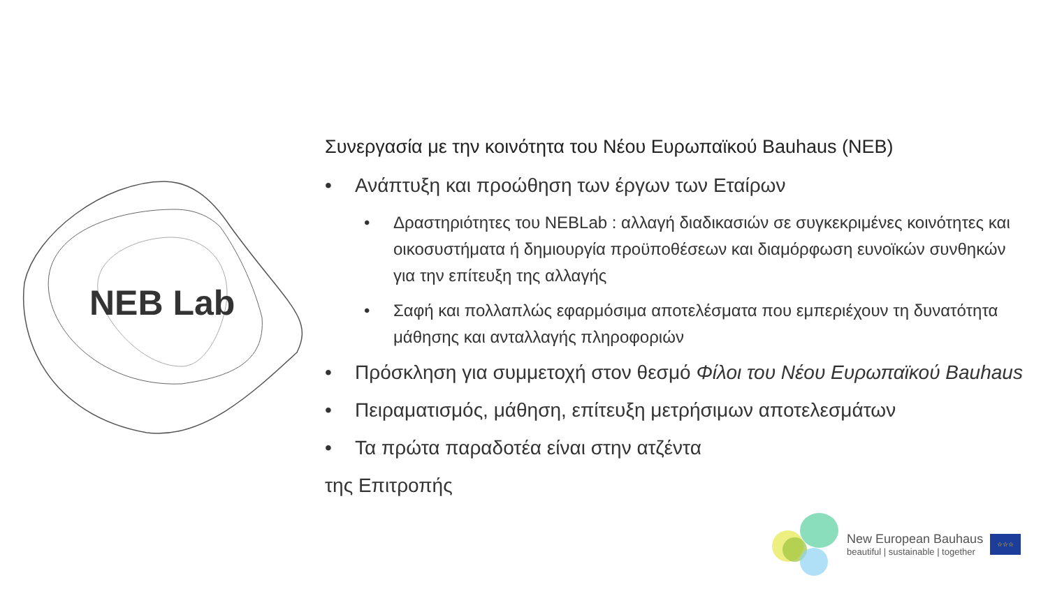NEB Lab
Συνεργασία με την κοινότητα του Νέου Ευρωπαϊκού Bauhaus (NEB)
• Ανάπτυξη και προώθηση των έργων των Εταίρων
• Δραστηριότητες του NEBLab : αλλαγή διαδικασιών σε συγκεκριμένες κοινότητες και οικοσυστήματα ή δημιουργία προϋποθέσεων και διαμόρφωση ευνοϊκών συνθηκών για την επίτευξη της αλλαγής
• Σαφή και πολλαπλώς εφαρμόσιμα αποτελέσματα που εμπεριέχουν τη δυνατότητα μάθησης και ανταλλαγής πληροφοριών
• Πρόσκληση για συμμετοχή στον θεσμό Φίλοι του Νέου Ευρωπαϊκού Bauhaus
• Πειραματισμός, μάθηση, επίτευξη μετρήσιμων αποτελεσμάτων
• Τα πρώτα παραδοτέα είναι στην ατζέντα
της Επιτροπής
New European Bauhaus
beautiful | sustainable | together
☆☆☆